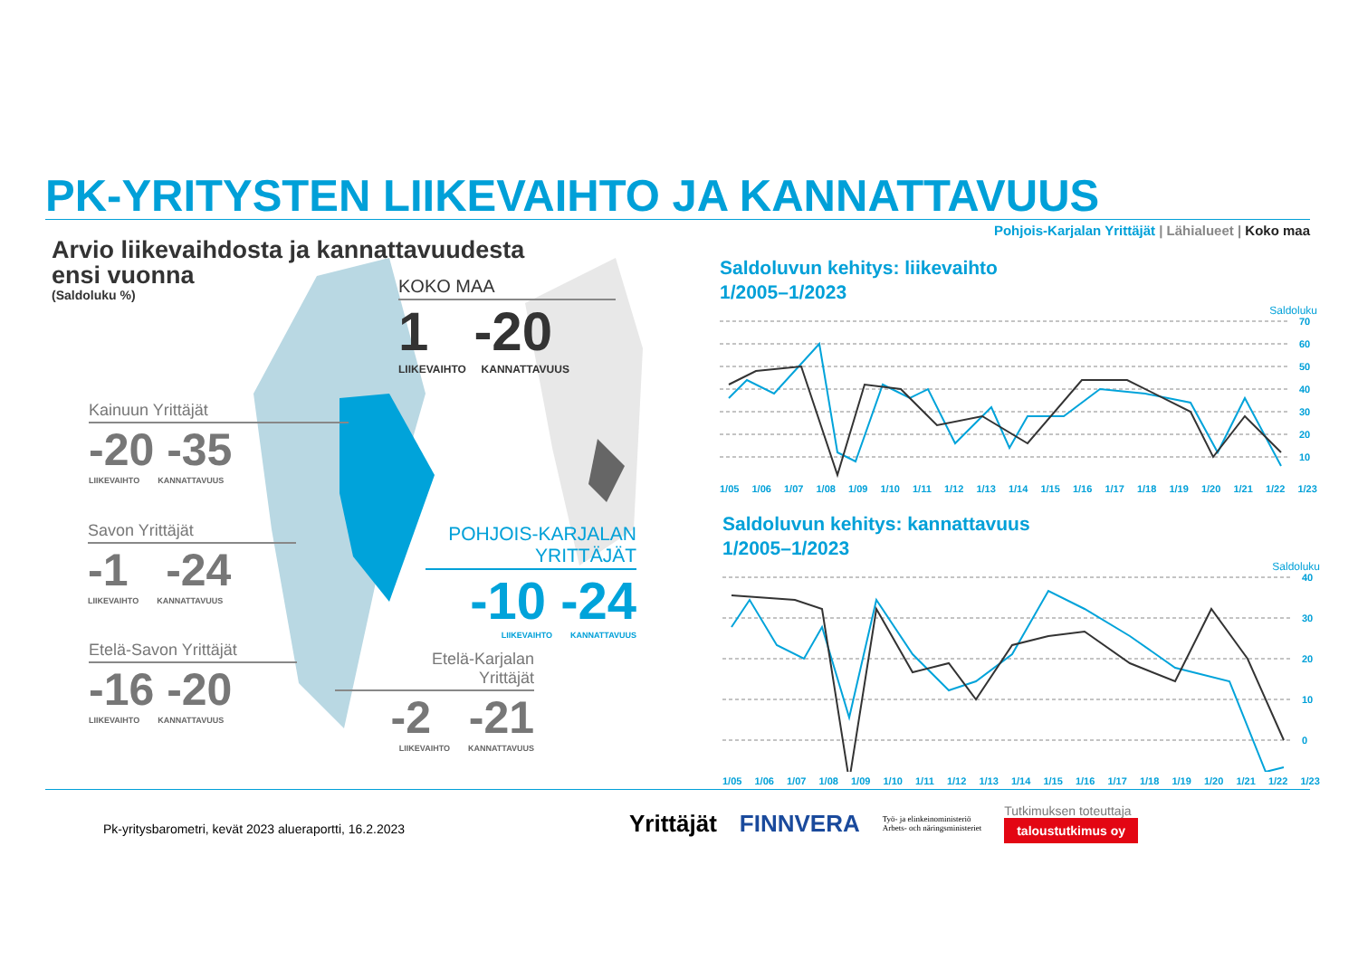PK-YRITYSTEN LIIKEVAIHTO JA KANNATTAVUUS
Pohjois-Karjalan Yrittäjät | Lähialueet | Koko maa
Arvio liikevaihdosta ja kannattavuudesta
ensi vuonna
(Saldoluku %)
KOKO MAA
1 -20
LIIKEVAIHTO KANNATTAVUUS
Kainuun Yrittäjät
-20 -35
LIIKEVAIHTO KANNATTAVUUS
Savon Yrittäjät
-1 -24
LIIKEVAIHTO KANNATTAVUUS
Etelä-Savon Yrittäjät
-16 -20
LIIKEVAIHTO KANNATTAVUUS
POHJOIS-KARJALAN
YRITTÄJÄT
-10 -24
LIIKEVAIHTO KANNATTAVUUS
Etelä-Karjalan
Yrittäjät
-2 -21
LIIKEVAIHTO KANNATTAVUUS
Saldoluvun kehitys: liikevaihto
1/2005–1/2023
Saldoluku
70
60
50
40
30
20
10
1/05 1/06 1/07 1/08 1/09 1/10 1/11 1/12 1/13 1/14 1/15 1/16 1/17 1/18 1/19 1/20 1/21 1/22 1/23
Saldoluvun kehitys: kannattavuus
1/2005–1/2023
Saldoluku
40
30
20
10
0
1/05 1/06 1/07 1/08 1/09 1/10 1/11 1/12 1/13 1/14 1/15 1/16 1/17 1/18 1/19 1/20 1/21 1/22 1/23
Pk-yritysbarometri, kevät 2023 alueraportti, 16.2.2023
Yrittäjät FINNVERA Työ- ja elinkeinoministeriö
Arbets- och näringsministeriet Tutkimuksen toteuttaja
taloustutkimus oy